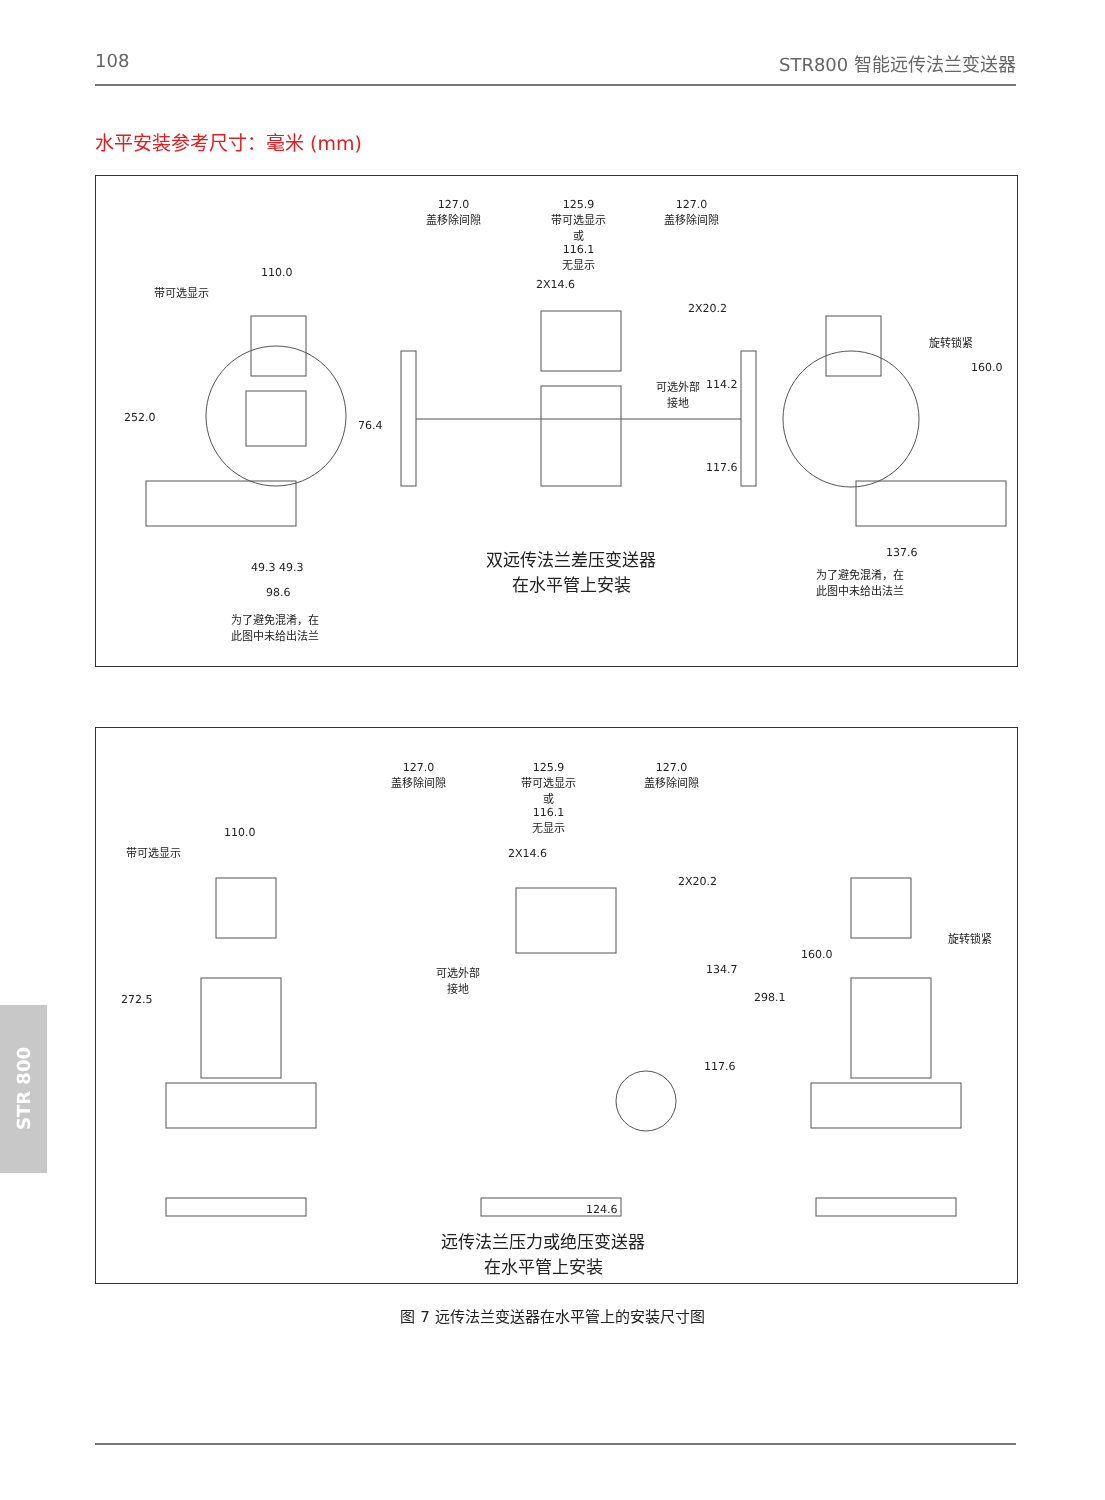108 STR800 智能远传法兰变送器
水平安装参考尺寸：毫米 (mm)
110.0
带可选显示
252.0
76.4
49.3 49.3
98.6
为了避免混淆，在
此图中未给出法兰
127.0
盖移除间隙
125.9
带可选显示
或
116.1
无显示
127.0
盖移除间隙
2X14.6
2X20.2
可选外部
接地
114.2
117.6
双远传法兰差压变送器
在水平管上安装
旋转锁紧
160.0
137.6
为了避免混淆，在
此图中未给出法兰
110.0
带可选显示
272.5
127.0
盖移除间隙
125.9
带可选显示
或
116.1
无显示
127.0
盖移除间隙
2X14.6
2X20.2
可选外部
接地
134.7
117.6
124.6
远传法兰压力或绝压变送器
在水平管上安装
旋转锁紧
160.0
298.1
图 7 远传法兰变送器在水平管上的安装尺寸图
STR 800